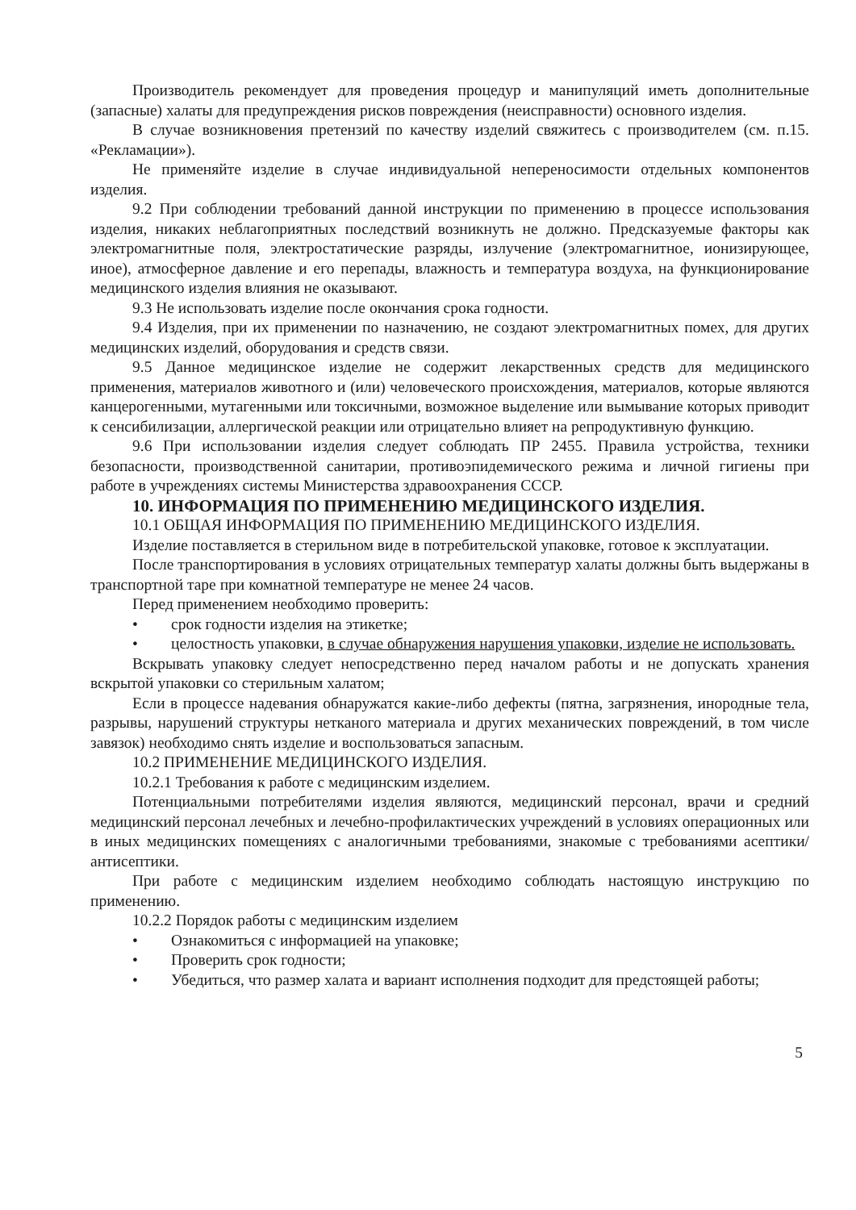Производитель рекомендует для проведения процедур и манипуляций иметь дополнительные (запасные) халаты для предупреждения рисков повреждения (неисправности) основного изделия.
В случае возникновения претензий по качеству изделий свяжитесь с производителем (см. п.15. «Рекламации»).
Не применяйте изделие в случае индивидуальной непереносимости отдельных компонентов изделия.
9.2 При соблюдении требований данной инструкции по применению в процессе использования изделия, никаких неблагоприятных последствий возникнуть не должно. Предсказуемые факторы как электромагнитные поля, электростатические разряды, излучение (электромагнитное, ионизирующее, иное), атмосферное давление и его перепады, влажность и температура воздуха, на функционирование медицинского изделия влияния не оказывают.
9.3 Не использовать изделие после окончания срока годности.
9.4 Изделия, при их применении по назначению, не создают электромагнитных помех, для других медицинских изделий, оборудования и средств связи.
9.5 Данное медицинское изделие не содержит лекарственных средств для медицинского применения, материалов животного и (или) человеческого происхождения, материалов, которые являются канцерогенными, мутагенными или токсичными, возможное выделение или вымывание которых приводит к сенсибилизации, аллергической реакции или отрицательно влияет на репродуктивную функцию.
9.6 При использовании изделия следует соблюдать ПР 2455. Правила устройства, техники безопасности, производственной санитарии, противоэпидемического режима и личной гигиены при работе в учреждениях системы Министерства здравоохранения СССР.
10. ИНФОРМАЦИЯ ПО ПРИМЕНЕНИЮ МЕДИЦИНСКОГО ИЗДЕЛИЯ.
10.1 ОБЩАЯ ИНФОРМАЦИЯ ПО ПРИМЕНЕНИЮ МЕДИЦИНСКОГО ИЗДЕЛИЯ.
Изделие поставляется в стерильном виде в потребительской упаковке, готовое к эксплуатации.
После транспортирования в условиях отрицательных температур халаты должны быть выдержаны в транспортной таре при комнатной температуре не менее 24 часов.
Перед применением необходимо проверить:
• срок годности изделия на этикетке;
• целостность упаковки, в случае обнаружения нарушения упаковки, изделие не использовать.
Вскрывать упаковку следует непосредственно перед началом работы и не допускать хранения вскрытой упаковки со стерильным халатом;
Если в процессе надевания обнаружатся какие-либо дефекты (пятна, загрязнения, инородные тела, разрывы, нарушений структуры нетканого материала и других механических повреждений, в том числе завязок) необходимо снять изделие и воспользоваться запасным.
10.2 ПРИМЕНЕНИЕ МЕДИЦИНСКОГО ИЗДЕЛИЯ.
10.2.1 Требования к работе с медицинским изделием.
Потенциальными потребителями изделия являются, медицинский персонал, врачи и средний медицинский персонал лечебных и лечебно-профилактических учреждений в условиях операционных или в иных медицинских помещениях с аналогичными требованиями, знакомые с требованиями асептики/антисептики.
При работе с медицинским изделием необходимо соблюдать настоящую инструкцию по применению.
10.2.2 Порядок работы с медицинским изделием
• Ознакомиться с информацией на упаковке;
• Проверить срок годности;
• Убедиться, что размер халата и вариант исполнения подходит для предстоящей работы;
5